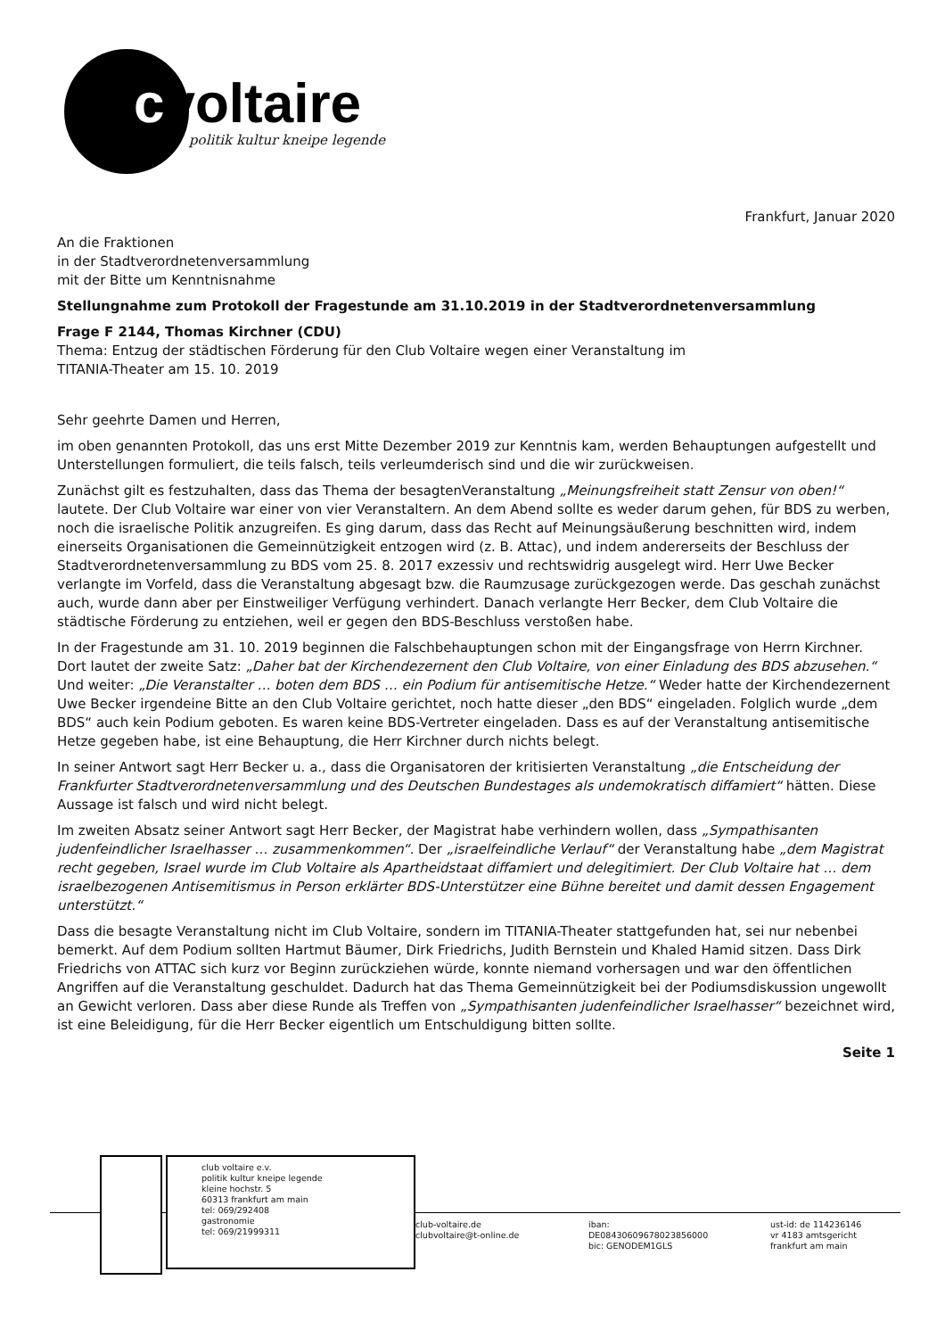cvoltaire
politik kultur kneipe legende
Frankfurt, Januar 2020
An die Fraktionen
in der Stadtverordnetenversammlung
mit der Bitte um Kenntnisnahme
Stellungnahme zum Protokoll der Fragestunde am 31.10.2019 in der Stadtverordnetenversammlung
Frage F 2144, Thomas Kirchner (CDU)
Thema: Entzug der städtischen Förderung für den Club Voltaire wegen einer Veranstaltung im
TITANIA-Theater am 15. 10. 2019
Sehr geehrte Damen und Herren,
im oben genannten Protokoll, das uns erst Mitte Dezember 2019 zur Kenntnis kam, werden Behauptungen aufgestellt und Unterstellungen formuliert, die teils falsch, teils verleumderisch sind und die wir zurückweisen.
Zunächst gilt es festzuhalten, dass das Thema der besagtenVeranstaltung „Meinungsfreiheit statt Zensur von oben!“ lautete. Der Club Voltaire war einer von vier Veranstaltern. An dem Abend sollte es weder darum gehen, für BDS zu werben, noch die israelische Politik anzugreifen. Es ging darum, dass das Recht auf Meinungsäußerung beschnitten wird, indem einerseits Organisationen die Gemeinnützigkeit entzogen wird (z. B. Attac), und indem andererseits der Beschluss der Stadtverordnetenversammlung zu BDS vom 25. 8. 2017 exzessiv und rechtswidrig ausgelegt wird. Herr Uwe Becker verlangte im Vorfeld, dass die Veranstaltung abgesagt bzw. die Raumzusage zurückgezogen werde. Das geschah zunächst auch, wurde dann aber per Einstweiliger Verfügung verhindert. Danach verlangte Herr Becker, dem Club Voltaire die städtische Förderung zu entziehen, weil er gegen den BDS-Beschluss verstoßen habe.
In der Fragestunde am 31. 10. 2019 beginnen die Falschbehauptungen schon mit der Eingangsfrage von Herrn Kirchner. Dort lautet der zweite Satz: „Daher bat der Kirchendezernent den Club Voltaire, von einer Einladung des BDS abzusehen.“ Und weiter: „Die Veranstalter … boten dem BDS … ein Podium für antisemitische Hetze.“ Weder hatte der Kirchendezernent Uwe Becker irgendeine Bitte an den Club Voltaire gerichtet, noch hatte dieser „den BDS“ eingeladen. Folglich wurde „dem BDS“ auch kein Podium geboten. Es waren keine BDS-Vertreter eingeladen. Dass es auf der Veranstaltung antisemitische Hetze gegeben habe, ist eine Behauptung, die Herr Kirchner durch nichts belegt.
In seiner Antwort sagt Herr Becker u. a., dass die Organisatoren der kritisierten Veranstaltung „die Entscheidung der Frankfurter Stadtverordnetenversammlung und des Deutschen Bundestages als undemokratisch diffamiert“ hätten. Diese Aussage ist falsch und wird nicht belegt.
Im zweiten Absatz seiner Antwort sagt Herr Becker, der Magistrat habe verhindern wollen, dass „Sympathisanten judenfeindlicher Israelhasser … zusammenkommen“. Der „israelfeindliche Verlauf“ der Veranstaltung habe „dem Magistrat recht gegeben, Israel wurde im Club Voltaire als Apartheidstaat diffamiert und delegitimiert. Der Club Voltaire hat … dem israelbezogenen Antisemitismus in Person erklärter BDS-Unterstützer eine Bühne bereitet und damit dessen Engagement unterstützt.“
Dass die besagte Veranstaltung nicht im Club Voltaire, sondern im TITANIA-Theater stattgefunden hat, sei nur nebenbei bemerkt. Auf dem Podium sollten Hartmut Bäumer, Dirk Friedrichs, Judith Bernstein und Khaled Hamid sitzen. Dass Dirk Friedrichs von ATTAC sich kurz vor Beginn zurückziehen würde, konnte niemand vorhersagen und war den öffentlichen Angriffen auf die Veranstaltung geschuldet. Dadurch hat das Thema Gemeinnützigkeit bei der Podiumsdiskussion ungewollt an Gewicht verloren. Dass aber diese Runde als Treffen von „Sympathisanten judenfeindlicher Israelhasser“ bezeichnet wird, ist eine Beleidigung, für die Herr Becker eigentlich um Entschuldigung bitten sollte.
Seite 1
club voltaire e.v.
politik kultur kneipe legende
kleine hochstr. 5
60313 frankfurt am main
tel: 069/292408
gastronomie
tel: 069/21999311
club-voltaire.de
clubvoltaire@t-online.de
iban:
DE08430609678023856000
bic: GENODEM1GLS
ust-id: de 114236146
vr 4183 amtsgericht
frankfurt am main